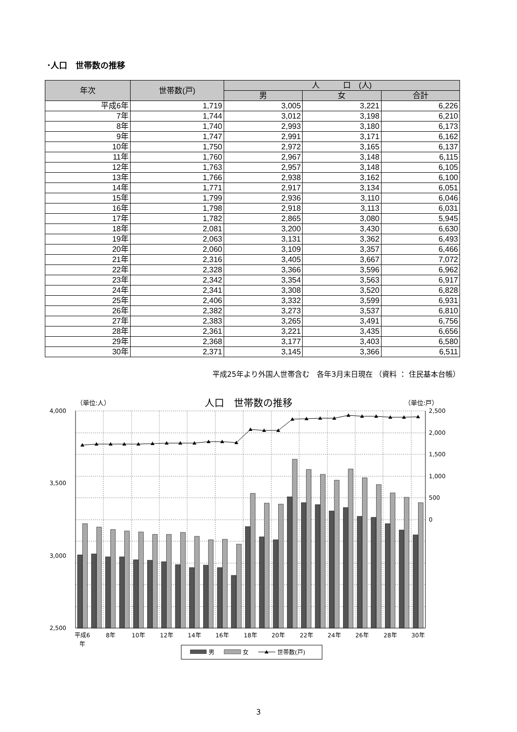･人口　世帯数の推移
| 年次 | 世帯数(戸) | 人 口 (人) | | |
| --- | --- | --- | --- | --- |
| | | 男 | 女 | 合計 |
| 平成6年 | 1,719 | 3,005 | 3,221 | 6,226 |
| 7年 | 1,744 | 3,012 | 3,198 | 6,210 |
| 8年 | 1,740 | 2,993 | 3,180 | 6,173 |
| 9年 | 1,747 | 2,991 | 3,171 | 6,162 |
| 10年 | 1,750 | 2,972 | 3,165 | 6,137 |
| 11年 | 1,760 | 2,967 | 3,148 | 6,115 |
| 12年 | 1,763 | 2,957 | 3,148 | 6,105 |
| 13年 | 1,766 | 2,938 | 3,162 | 6,100 |
| 14年 | 1,771 | 2,917 | 3,134 | 6,051 |
| 15年 | 1,799 | 2,936 | 3,110 | 6,046 |
| 16年 | 1,798 | 2,918 | 3,113 | 6,031 |
| 17年 | 1,782 | 2,865 | 3,080 | 5,945 |
| 18年 | 2,081 | 3,200 | 3,430 | 6,630 |
| 19年 | 2,063 | 3,131 | 3,362 | 6,493 |
| 20年 | 2,060 | 3,109 | 3,357 | 6,466 |
| 21年 | 2,316 | 3,405 | 3,667 | 7,072 |
| 22年 | 2,328 | 3,366 | 3,596 | 6,962 |
| 23年 | 2,342 | 3,354 | 3,563 | 6,917 |
| 24年 | 2,341 | 3,308 | 3,520 | 6,828 |
| 25年 | 2,406 | 3,332 | 3,599 | 6,931 |
| 26年 | 2,382 | 3,273 | 3,537 | 6,810 |
| 27年 | 2,383 | 3,265 | 3,491 | 6,756 |
| 28年 | 2,361 | 3,221 | 3,435 | 6,656 |
| 29年 | 2,368 | 3,177 | 3,403 | 6,580 |
| 30年 | 2,371 | 3,145 | 3,366 | 6,511 |
平成25年より外国人世帯含む　各年3月末日現在 （資料 ： 住民基本台帳）
（単位:人）
人口　世帯数の推移
（単位:戸）
4,000
3,500
3,000
2,500
2,500
2,000
1,500
1,000
500
0
平成6
年
8年
10年
12年
14年
16年
18年
20年
22年
24年
26年
28年
30年
男
女
世帯数(戸)
3